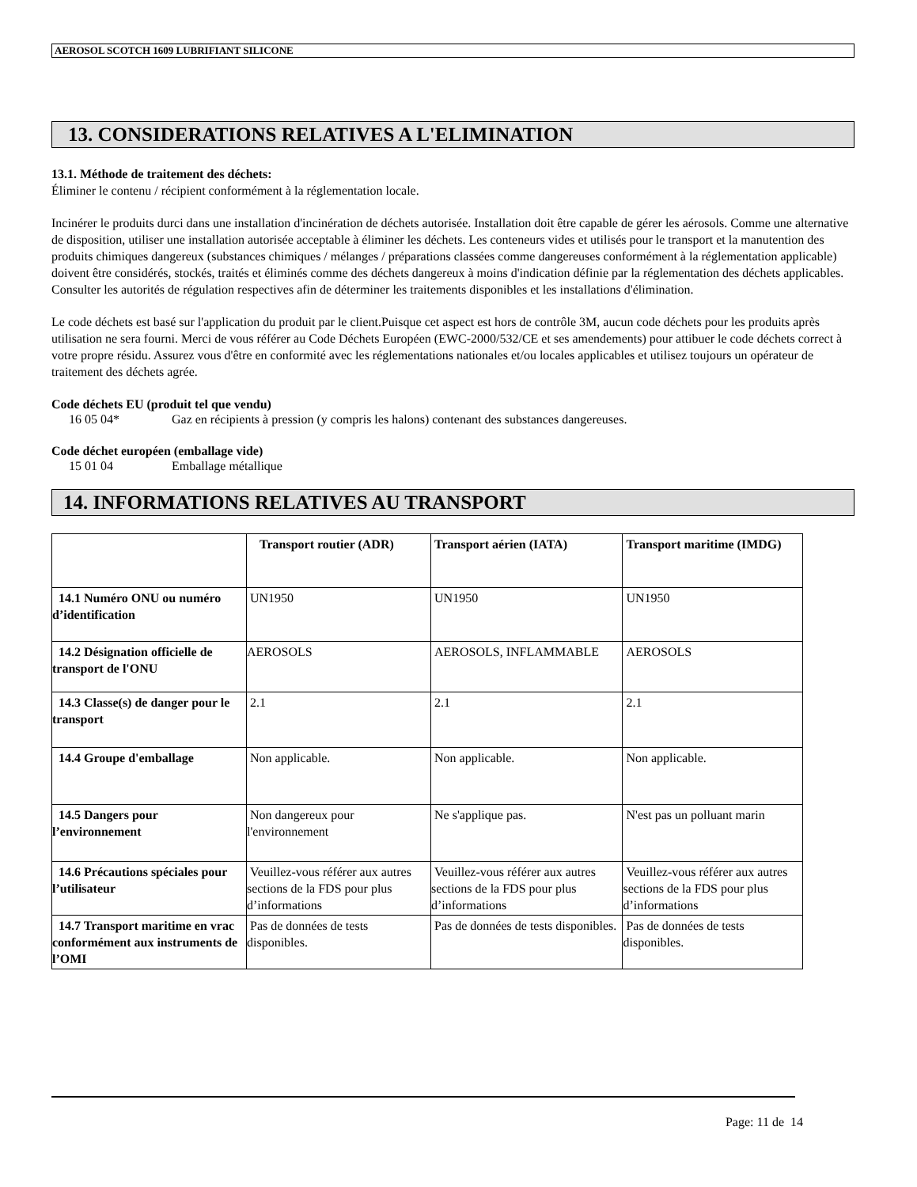AEROSOL SCOTCH 1609 LUBRIFIANT SILICONE
13. CONSIDERATIONS RELATIVES A L'ELIMINATION
13.1. Méthode de traitement des déchets:
Éliminer le contenu / récipient conformément à la réglementation locale.
Incinérer le produits durci dans une installation d'incinération de déchets autorisée. Installation doit être capable de gérer les aérosols. Comme une alternative de disposition, utiliser une installation autorisée acceptable à éliminer les déchets. Les conteneurs vides et utilisés pour le transport et la manutention des produits chimiques dangereux (substances chimiques / mélanges / préparations classées comme dangereuses conformément à la réglementation applicable) doivent être considérés, stockés, traités et éliminés comme des déchets dangereux à moins d'indication définie par la réglementation des déchets applicables. Consulter les autorités de régulation respectives afin de déterminer les traitements disponibles et les installations d'élimination.
Le code déchets est basé sur l'application du produit par le client.Puisque cet aspect est hors de contrôle 3M, aucun code déchets pour les produits après utilisation ne sera fourni. Merci de vous référer au Code Déchets Européen (EWC-2000/532/CE et ses amendements) pour attibuer le code déchets correct à votre propre résidu. Assurez vous d'être en conformité avec les réglementations nationales et/ou locales applicables et utilisez toujours un opérateur de traitement des déchets agrée.
Code déchets EU (produit tel que vendu)
16 05 04* Gaz en récipients à pression (y compris les halons) contenant des substances dangereuses.
Code déchet européen (emballage vide)
15 01 04 Emballage métallique
14. INFORMATIONS RELATIVES AU TRANSPORT
| | Transport routier (ADR) | Transport aérien (IATA) | Transport maritime (IMDG) |
| --- | --- | --- | --- |
| 14.1 Numéro ONU ou numéro d’identification | UN1950 | UN1950 | UN1950 |
| 14.2 Désignation officielle de transport de l'ONU | AEROSOLS | AEROSOLS, INFLAMMABLE | AEROSOLS |
| 14.3 Classe(s) de danger pour le transport | 2.1 | 2.1 | 2.1 |
| 14.4 Groupe d'emballage | Non applicable. | Non applicable. | Non applicable. |
| 14.5 Dangers pour l’environnement | Non dangereux pour l'environnement | Ne s'applique pas. | N'est pas un polluant marin |
| 14.6 Précautions spéciales pour l’utilisateur | Veuillez-vous référer aux autres sections de la FDS pour plus d’informations | Veuillez-vous référer aux autres sections de la FDS pour plus d’informations | Veuillez-vous référer aux autres sections de la FDS pour plus d’informations |
| 14.7 Transport maritime en vrac conformément aux instruments de l’OMI | Pas de données de tests disponibles. | Pas de données de tests disponibles. | Pas de données de tests disponibles. |
Page: 11 de 14